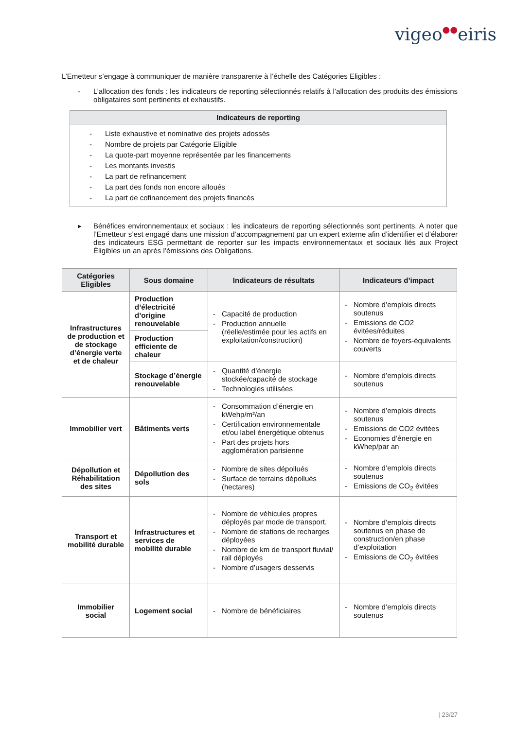vigeo●●eiris
L’Emetteur s’engage à communiquer de manière transparente à l’échelle des Catégories Eligibles :
- L’allocation des fonds : les indicateurs de reporting sélectionnés relatifs à l’allocation des produits des émissions obligataires sont pertinents et exhaustifs.
| Indicateurs de reporting |
| --- |
| - Liste exhaustive et nominative des projets adossés - Nombre de projets par Catégorie Eligible - La quote-part moyenne représentée par les financements - Les montants investis - La part de refinancement - La part des fonds non encore alloués - La part de cofinancement des projets financés |
▸ Bénéfices environnementaux et sociaux : les indicateurs de reporting sélectionnés sont pertinents. A noter que l’Emetteur s’est engagé dans une mission d’accompagnement par un expert externe afin d’identifier et d’élaborer des indicateurs ESG permettant de reporter sur les impacts environnementaux et sociaux liés aux Project Éligibles un an après l’émissions des Obligations.
| Catégories Eligibles | Sous domaine | Indicateurs de résultats | Indicateurs d’impact |
| --- | --- | --- | --- |
| Infrastructures de production et de stockage d’énergie verte et de chaleur | Production d’électricité d’origine renouvelable | - Capacité de production - Production annuelle (réelle/estimée pour les actifs en exploitation/construction) | - Nombre d’emplois directs soutenus - Emissions de CO2 évitées/réduites - Nombre de foyers-équivalents couverts |
| | Production efficiente de chaleur | | |
| | Stockage d’énergie renouvelable | - Quantité d’énergie stockée/capacité de stockage - Technologies utilisées | - Nombre d’emplois directs soutenus |
| Immobilier vert | Bâtiments verts | - Consommation d’énergie en kWehp/m²/an - Certification environnementale et/ou label énergétique obtenus - Part des projets hors agglomération parisienne | - Nombre d’emplois directs soutenus - Emissions de CO2 évitées - Economies d’énergie en kWhep/par an |
| Dépollution et Réhabilitation des sites | Dépollution des sols | - Nombre de sites dépollués - Surface de terrains dépollués (hectares) | - Nombre d’emplois directs soutenus - Emissions de CO<sub>2</sub> évitées |
| Transport et mobilité durable | Infrastructures et services de mobilité durable | - Nombre de véhicules propres déployés par mode de transport. - Nombre de stations de recharges déployées - Nombre de km de transport fluvial/ rail déployés - Nombre d’usagers desservis | - Nombre d’emplois directs soutenus en phase de construction/en phase d’exploitation - Emissions de CO<sub>2</sub> évitées |
| Immobilier social | Logement social | - Nombre de bénéficiaires | - Nombre d’emplois directs soutenus |
| 23/27